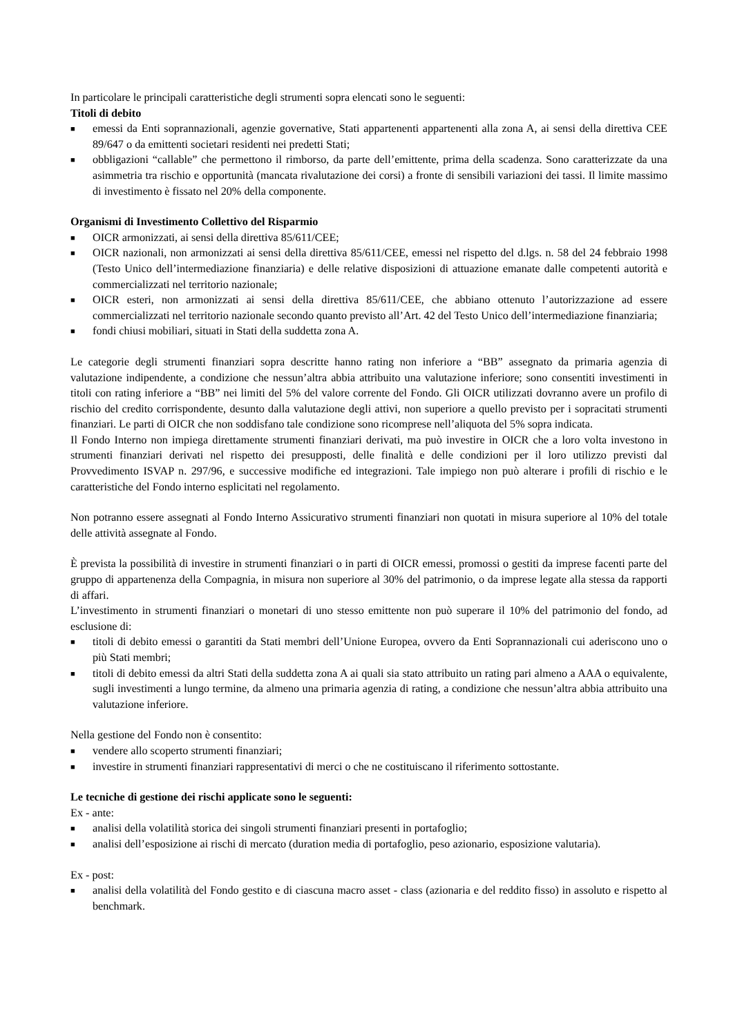In particolare le principali caratteristiche degli strumenti sopra elencati sono le seguenti:
Titoli di debito
■ emessi da Enti soprannazionali, agenzie governative, Stati appartenenti appartenenti alla zona A, ai sensi della direttiva CEE 89/647 o da emittenti societari residenti nei predetti Stati;
■ obbligazioni “callable” che permettono il rimborso, da parte dell’emittente, prima della scadenza. Sono caratterizzate da una asimmetria tra rischio e opportunità (mancata rivalutazione dei corsi) a fronte di sensibili variazioni dei tassi. Il limite massimo di investimento è fissato nel 20% della componente.
Organismi di Investimento Collettivo del Risparmio
■ OICR armonizzati, ai sensi della direttiva 85/611/CEE;
■ OICR nazionali, non armonizzati ai sensi della direttiva 85/611/CEE, emessi nel rispetto del d.lgs. n. 58 del 24 febbraio 1998 (Testo Unico dell’intermediazione finanziaria) e delle relative disposizioni di attuazione emanate dalle competenti autorità e commercializzati nel territorio nazionale;
■ OICR esteri, non armonizzati ai sensi della direttiva 85/611/CEE, che abbiano ottenuto l’autorizzazione ad essere commercializzati nel territorio nazionale secondo quanto previsto all’Art. 42 del Testo Unico dell’intermediazione finanziaria;
■ fondi chiusi mobiliari, situati in Stati della suddetta zona A.
Le categorie degli strumenti finanziari sopra descritte hanno rating non inferiore a “BB” assegnato da primaria agenzia di valutazione indipendente, a condizione che nessun’altra abbia attribuito una valutazione inferiore; sono consentiti investimenti in titoli con rating inferiore a “BB” nei limiti del 5% del valore corrente del Fondo. Gli OICR utilizzati dovranno avere un profilo di rischio del credito corrispondente, desunto dalla valutazione degli attivi, non superiore a quello previsto per i sopracitati strumenti finanziari. Le parti di OICR che non soddisfano tale condizione sono ricomprese nell’aliquota del 5% sopra indicata.
Il Fondo Interno non impiega direttamente strumenti finanziari derivati, ma può investire in OICR che a loro volta investono in strumenti finanziari derivati nel rispetto dei presupposti, delle finalità e delle condizioni per il loro utilizzo previsti dal Provvedimento ISVAP n. 297/96, e successive modifiche ed integrazioni. Tale impiego non può alterare i profili di rischio e le caratteristiche del Fondo interno esplicitati nel regolamento.
Non potranno essere assegnati al Fondo Interno Assicurativo strumenti finanziari non quotati in misura superiore al 10% del totale delle attività assegnate al Fondo.
È prevista la possibilità di investire in strumenti finanziari o in parti di OICR emessi, promossi o gestiti da imprese facenti parte del gruppo di appartenenza della Compagnia, in misura non superiore al 30% del patrimonio, o da imprese legate alla stessa da rapporti di affari.
L’investimento in strumenti finanziari o monetari di uno stesso emittente non può superare il 10% del patrimonio del fondo, ad esclusione di:
■ titoli di debito emessi o garantiti da Stati membri dell’Unione Europea, ovvero da Enti Soprannazionali cui aderiscono uno o più Stati membri;
■ titoli di debito emessi da altri Stati della suddetta zona A ai quali sia stato attribuito un rating pari almeno a AAA o equivalente, sugli investimenti a lungo termine, da almeno una primaria agenzia di rating, a condizione che nessun’altra abbia attribuito una valutazione inferiore.
Nella gestione del Fondo non è consentito:
■ vendere allo scoperto strumenti finanziari;
■ investire in strumenti finanziari rappresentativi di merci o che ne costituiscano il riferimento sottostante.
Le tecniche di gestione dei rischi applicate sono le seguenti:
Ex - ante:
■ analisi della volatilità storica dei singoli strumenti finanziari presenti in portafoglio;
■ analisi dell’esposizione ai rischi di mercato (duration media di portafoglio, peso azionario, esposizione valutaria).
Ex - post:
■ analisi della volatilità del Fondo gestito e di ciascuna macro asset - class (azionaria e del reddito fisso) in assoluto e rispetto al benchmark.